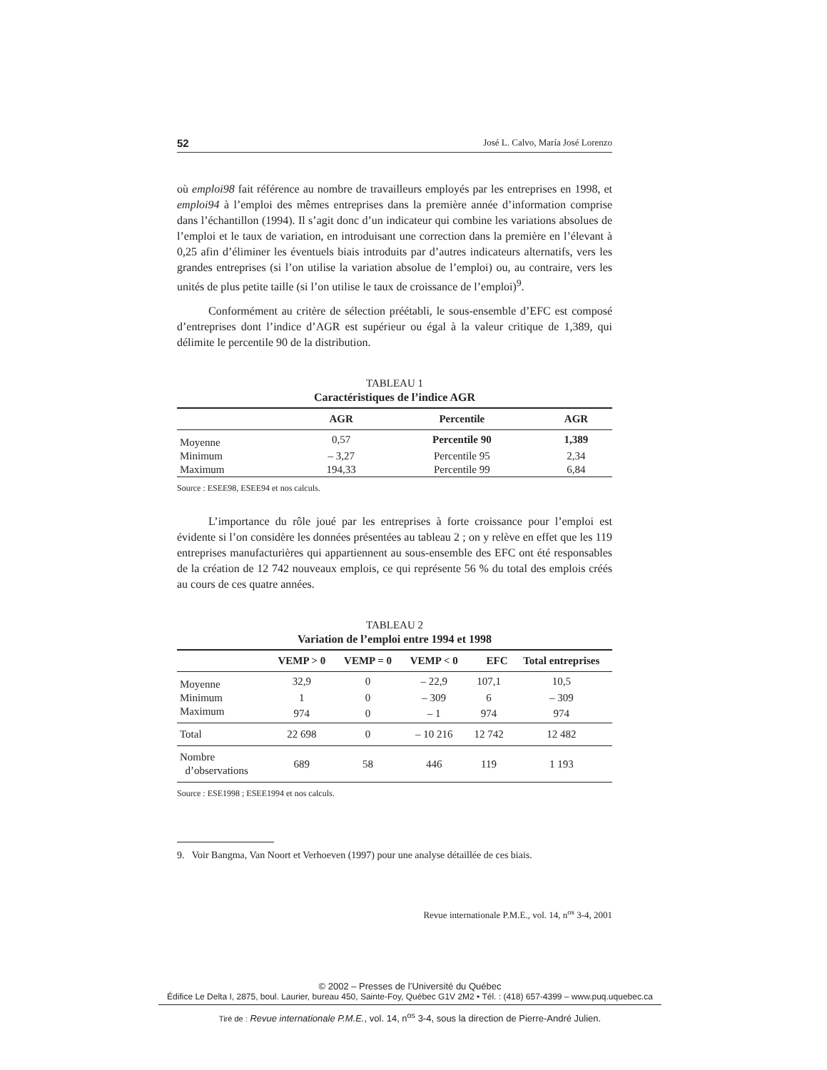52 José L. Calvo, María José Lorenzo
où emploi98 fait référence au nombre de travailleurs employés par les entreprises en 1998, et emploi94 à l’emploi des mêmes entreprises dans la première année d’information comprise dans l’échantillon (1994). Il s’agit donc d’un indicateur qui combine les variations absolues de l’emploi et le taux de variation, en introduisant une correction dans la première en l’élevant à 0,25 afin d’éliminer les éventuels biais introduits par d’autres indicateurs alternatifs, vers les grandes entreprises (si l’on utilise la variation absolue de l’emploi) ou, au contraire, vers les unités de plus petite taille (si l’on utilise le taux de croissance de l’emploi)<sup>9</sup>.
Conformément au critère de sélection préétabli, le sous-ensemble d’EFC est composé d’entreprises dont l’indice d’AGR est supérieur ou égal à la valeur critique de 1,389, qui délimite le percentile 90 de la distribution.
TABLEAU 1
Caractéristiques de l’indice AGR
| | AGR | Percentile | AGR |
| --- | --- | --- | --- |
| Moyenne | 0,57 | Percentile 90 | 1,389 |
| Minimum | – 3,27 | Percentile 95 | 2,34 |
| Maximum | 194,33 | Percentile 99 | 6,84 |
Source : ESEE98, ESEE94 et nos calculs.
L’importance du rôle joué par les entreprises à forte croissance pour l’emploi est évidente si l’on considère les données présentées au tableau 2 ; on y relève en effet que les 119 entreprises manufacturières qui appartiennent au sous-ensemble des EFC ont été responsables de la création de 12 742 nouveaux emplois, ce qui représente 56 % du total des emplois créés au cours de ces quatre années.
TABLEAU 2
Variation de l’emploi entre 1994 et 1998
| | VEMP > 0 | VEMP = 0 | VEMP < 0 | EFC | Total entreprises |
| --- | --- | --- | --- | --- | --- |
| Moyenne | 32,9 | 0 | – 22,9 | 107,1 | 10,5 |
| Minimum | 1 | 0 | – 309 | 6 | – 309 |
| Maximum | 974 | 0 | – 1 | 974 | 974 |
| Total | 22 698 | 0 | – 10 216 | 12 742 | 12 482 |
| Nombre d’observations | 689 | 58 | 446 | 119 | 1 193 |
Source : ESE1998 ; ESEE1994 et nos calculs.
9. Voir Bangma, Van Noort et Verhoeven (1997) pour une analyse détaillée de ces biais.
Revue internationale P.M.E., vol. 14, n<sup>os</sup> 3-4, 2001
© 2002 – Presses de l’Université du Québec
Édifice Le Delta I, 2875, boul. Laurier, bureau 450, Sainte-Foy, Québec G1V 2M2 • Tél. : (418) 657-4399 – www.puq.uquebec.ca
Tiré de : Revue internationale P.M.E., vol. 14, n<sup>os</sup> 3-4, sous la direction de Pierre-André Julien.